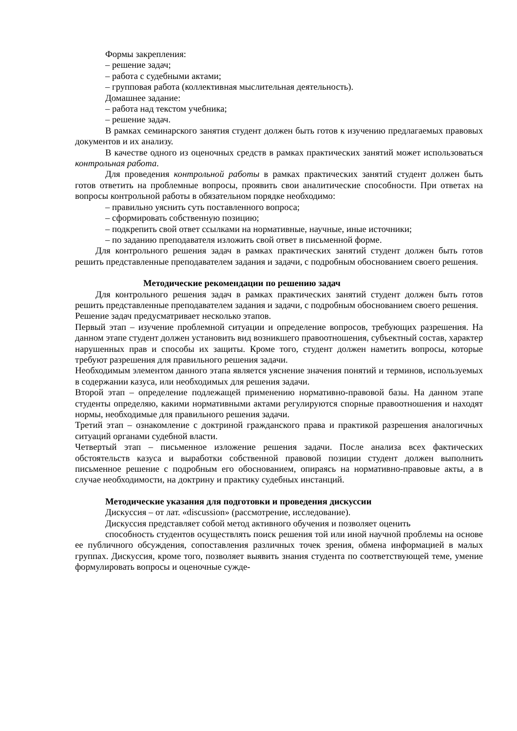Формы закрепления:
– решение задач;
– работа с судебными актами;
– групповая работа (коллективная мыслительная деятельность).
Домашнее задание:
– работа над текстом учебника;
– решение задач.
В рамках семинарского занятия студент должен быть готов к изучению предлагаемых правовых документов и их анализу.
В качестве одного из оценочных средств в рамках практических занятий может использоваться контрольная работа.
Для проведения контрольной работы в рамках практических занятий студент должен быть готов ответить на проблемные вопросы, проявить свои аналитические способности. При ответах на вопросы контрольной работы в обязательном порядке необходимо:
– правильно уяснить суть поставленного вопроса;
– сформировать собственную позицию;
– подкрепить свой ответ ссылками на нормативные, научные, иные источники;
– по заданию преподавателя изложить свой ответ в письменной форме.
Для контрольного решения задач в рамках практических занятий студент должен быть готов решить представленные преподавателем задания и задачи, с подробным обоснованием своего решения.
Методические рекомендации по решению задач
Для контрольного решения задач в рамках практических занятий студент должен быть готов решить представленные преподавателем задания и задачи, с подробным обоснованием своего решения.
Решение задач предусматривает несколько этапов.
Первый этап – изучение проблемной ситуации и определение вопросов, требующих разрешения. На данном этапе студент должен установить вид возникшего правоотношения, субъектный состав, характер нарушенных прав и способы их защиты. Кроме того, студент должен наметить вопросы, которые требуют разрешения для правильного решения задачи.
Необходимым элементом данного этапа является уяснение значения понятий и терминов, используемых в содержании казуса, или необходимых для решения задачи.
Второй этап – определение подлежащей применению нормативно-правовой базы. На данном этапе студенты определяю, какими нормативными актами регулируются спорные правоотношения и находят нормы, необходимые для правильного решения задачи.
Третий этап – ознакомление с доктриной гражданского права и практикой разрешения аналогичных ситуаций органами судебной власти.
Четвертый этап – письменное изложение решения задачи. После анализа всех фактических обстоятельств казуса и выработки собственной правовой позиции студент должен выполнить письменное решение с подробным его обоснованием, опираясь на нормативно-правовые акты, а в случае необходимости, на доктрину и практику судебных инстанций.
Методические указания для подготовки и проведения дискуссии
Дискуссия – от лат. «discussion» (рассмотрение, исследование).
Дискуссия представляет собой метод активного обучения и позволяет оценить
способность студентов осуществлять поиск решения той или иной научной проблемы на основе ее публичного обсуждения, сопоставления различных точек зрения, обмена информацией в малых группах. Дискуссия, кроме того, позволяет выявить знания студента по соответствующей теме, умение формулировать вопросы и оценочные сужде-